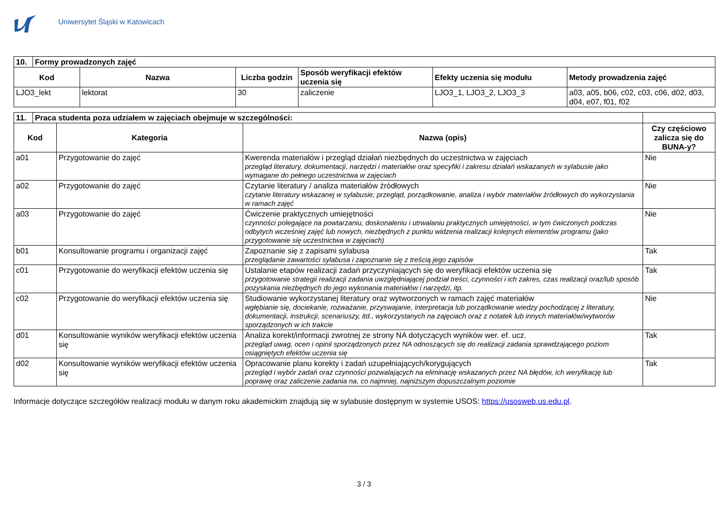Uniwersytet Śląski w Katowicach
| 10. | Formy prowadzonych zajęć | | | | | |
| --- | --- | --- | --- | --- | --- | --- |
| Kod | | Nazwa | Liczba godzin | Sposób weryfikacji efektów uczenia się | Efekty uczenia się modułu | Metody prowadzenia zajęć |
| LJO3_lekt | | lektorat | 30 | zaliczenie | LJO3_1, LJO3_2, LJO3_3 | a03, a05, b06, c02, c03, c06, d02, d03, d04, e07, f01, f02 |
| 11. | Praca studenta poza udziałem w zajęciach obejmuje w szczególności: | | | |
| --- | --- | --- | --- | --- |
| Kod | | Kategoria | Nazwa (opis) | Czy częściowo zalicza się do BUNA-y? |
| a01 | | Przygotowanie do zajęć | Kwerenda materiałów i przegląd działań niezbędnych do uczestnictwa w zajęciach przegląd literatury, dokumentacji, narzędzi i materiałów oraz specyfiki i zakresu działań wskazanych w sylabusie jako wymagane do pełnego uczestnictwa w zajęciach | Nie |
| a02 | | Przygotowanie do zajęć | Czytanie literatury / analiza materiałów źródłowych czytanie literatury wskazanej w sylabusie; przegląd, porządkowanie, analiza i wybór materiałów źródłowych do wykorzystania w ramach zajęć | Nie |
| a03 | | Przygotowanie do zajęć | Ćwiczenie praktycznych umiejętności czynności polegające na powtarzaniu, doskonaleniu i utrwalaniu praktycznych umiejętności, w tym ćwiczonych podczas odbytych wcześniej zajęć lub nowych, niezbędnych z punktu widzenia realizacji kolejnych elementów programu (jako przygotowanie się uczestnictwa w zajęciach) | Nie |
| b01 | | Konsultowanie programu i organizacji zajęć | Zapoznanie się z zapisami sylabusa przeglądanie zawartości sylabusa i zapoznanie się z treścią jego zapisów | Tak |
| c01 | | Przygotowanie do weryfikacji efektów uczenia się | Ustalanie etapów realizacji zadań przyczyniających się do weryfikacji efektów uczenia się przygotowanie strategii realizacji zadania uwzględniającej podział treści, czynności i ich zakres, czas realizacji oraz/lub sposób pozyskania niezbędnych do jego wykonania materiałów i narzędzi, itp. | Tak |
| c02 | | Przygotowanie do weryfikacji efektów uczenia się | Studiowanie wykorzystanej literatury oraz wytworzonych w ramach zajęć materiałów wgłębianie się, dociekanie, rozważanie, przyswajanie, interpretacja lub porządkowanie wiedzy pochodzącej z literatury, dokumentacji, instrukcji, scenariuszy, itd., wykorzystanych na zajęciach oraz z notatek lub innych materiałów/wytworów sporządzonych w ich trakcie | Nie |
| d01 | | Konsultowanie wyników weryfikacji efektów uczenia się | Analiza korekt/informacji zwrotnej ze strony NA dotyczących wyników wer. ef. ucz. przegląd uwag, ocen i opinii sporządzonych przez NA odnoszących się do realizacji zadania sprawdzającego poziom osiągniętych efektów uczenia się | Tak |
| d02 | | Konsultowanie wyników weryfikacji efektów uczenia się | Opracowanie planu korekty i zadań uzupełniających/korygujących przegląd i wybór zadań oraz czynności pozwalających na eliminację wskazanych przez NA błędów, ich weryfikację lub poprawę oraz zaliczenie zadania na, co najmniej, najniższym dopuszczalnym poziomie | Tak |
Informacje dotyczące szczegółów realizacji modułu w danym roku akademickim znajdują się w sylabusie dostępnym w systemie USOS: https://usosweb.us.edu.pl.
3 / 3